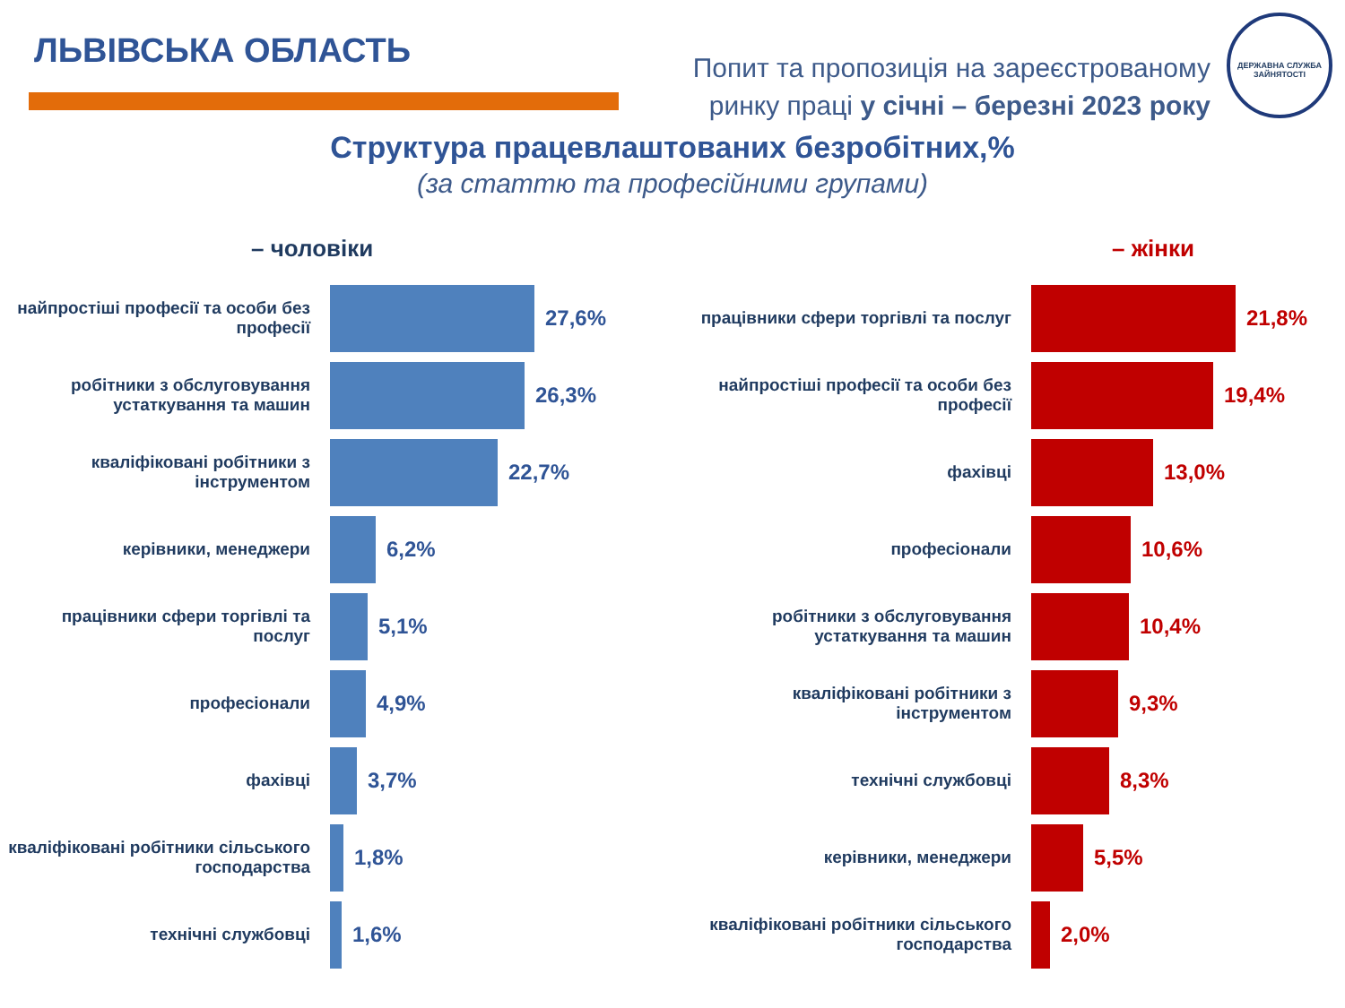ЛЬВІВСЬКА ОБЛАСТЬ
Попит та пропозиція на зареєстрованому
ринку праці у січні – березні 2023 року
ДЕРЖАВНА СЛУЖБА ЗАЙНЯТОСТІ
Структура працевлаштованих безробітних,%
(за статтю та професійними групами)
– чоловіки
найпростіші професії та особи без професії
27,6%
робітники з обслуговування устаткування та машин
26,3%
кваліфіковані робітники з інструментом
22,7%
керівники, менеджери
6,2%
працівники сфери торгівлі та послуг
5,1%
професіонали
4,9%
фахівці
3,7%
кваліфіковані робітники сільського господарства
1,8%
технічні службовці
1,6%
– жінки
працівники сфери торгівлі та послуг
21,8%
найпростіші професії та особи без професії
19,4%
фахівці
13,0%
професіонали
10,6%
робітники з обслуговування устаткування та машин
10,4%
кваліфіковані робітники з інструментом
9,3%
технічні службовці
8,3%
керівники, менеджери
5,5%
кваліфіковані робітники сільського господарства
2,0%